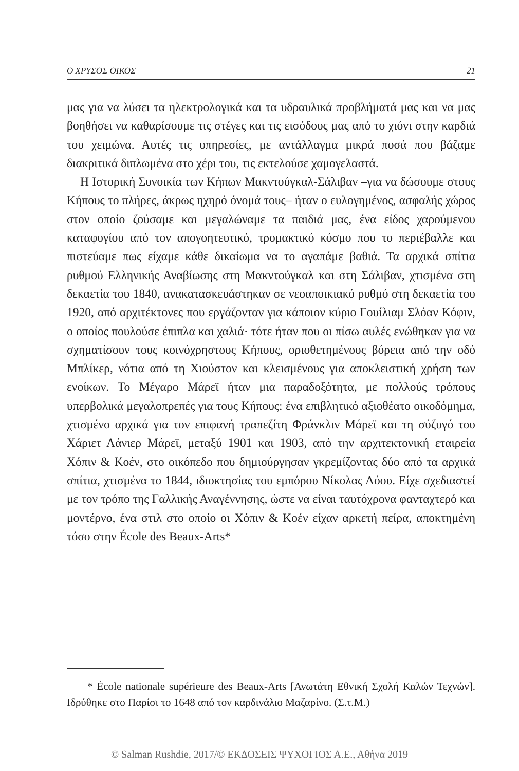Ο ΧΡΥΣΟΣ ΟΙΚΟΣ 21
μας για να λύσει τα ηλεκτρολογικά και τα υδραυλικά προβλήματά μας και να μας βοηθήσει να καθαρίσουμε τις στέγες και τις εισόδους μας από το χιόνι στην καρδιά του χειμώνα. Αυτές τις υπηρεσίες, με αντάλλαγμα μικρά ποσά που βάζαμε διακριτικά διπλωμένα στο χέρι του, τις εκτελούσε χαμογελαστά.
Η Ιστορική Συνοικία των Κήπων Μακντούγκαλ-Σάλιβαν –για να δώσουμε στους Κήπους το πλήρες, άκρως ηχηρό όνομά τους– ήταν ο ευλογημένος, ασφαλής χώρος στον οποίο ζούσαμε και μεγαλώναμε τα παιδιά μας, ένα είδος χαρούμενου καταφυγίου από τον απογοητευτικό, τρομακτικό κόσμο που το περιέβαλλε και πιστεύαμε πως είχαμε κάθε δικαίωμα να το αγαπάμε βαθιά. Τα αρχικά σπίτια ρυθμού Ελληνικής Αναβίωσης στη Μακντούγκαλ και στη Σάλιβαν, χτισμένα στη δεκαετία του 1840, ανακατασκευάστηκαν σε νεοαποικιακό ρυθμό στη δεκαετία του 1920, από αρχιτέκτονες που εργάζονταν για κάποιον κύριο Γουίλιαμ Σλόαν Κόφιν, ο οποίος πουλούσε έπιπλα και χαλιά· τότε ήταν που οι πίσω αυλές ενώθηκαν για να σχηματίσουν τους κοινόχρηστους Κήπους, οριοθετημένους βόρεια από την οδό Μπλίκερ, νότια από τη Χιούστον και κλεισμένους για αποκλειστική χρήση των ενοίκων. Το Μέγαρο Μάρεϊ ήταν μια παραδοξότητα, με πολλούς τρόπους υπερβολικά μεγαλοπρεπές για τους Κήπους: ένα επιβλητικό αξιοθέατο οικοδόμημα, χτισμένο αρχικά για τον επιφανή τραπεζίτη Φράνκλιν Μάρεϊ και τη σύζυγό του Χάριετ Λάνιερ Μάρεϊ, μεταξύ 1901 και 1903, από την αρχιτεκτονική εταιρεία Χόπιν & Κοέν, στο οικόπεδο που δημιούργησαν γκρεμίζοντας δύο από τα αρχικά σπίτια, χτισμένα το 1844, ιδιοκτησίας του εμπόρου Νίκολας Λόου. Είχε σχεδιαστεί με τον τρόπο της Γαλλικής Αναγέννησης, ώστε να είναι ταυτόχρονα φανταχτερό και μοντέρνο, ένα στιλ στο οποίο οι Χόπιν & Κοέν είχαν αρκετή πείρα, αποκτημένη τόσο στην École des Beaux-Arts*
* École nationale supérieure des Beaux-Arts [Ανωτάτη Εθνική Σχολή Καλών Τεχνών]. Ιδρύθηκε στο Παρίσι το 1648 από τον καρδινάλιο Μαζαρίνο. (Σ.τ.Μ.)
© Salman Rushdie, 2017/© ΕΚΔΟΣΕΙΣ ΨΥΧΟΓΙΟΣ Α.Ε., Αθήνα 2019